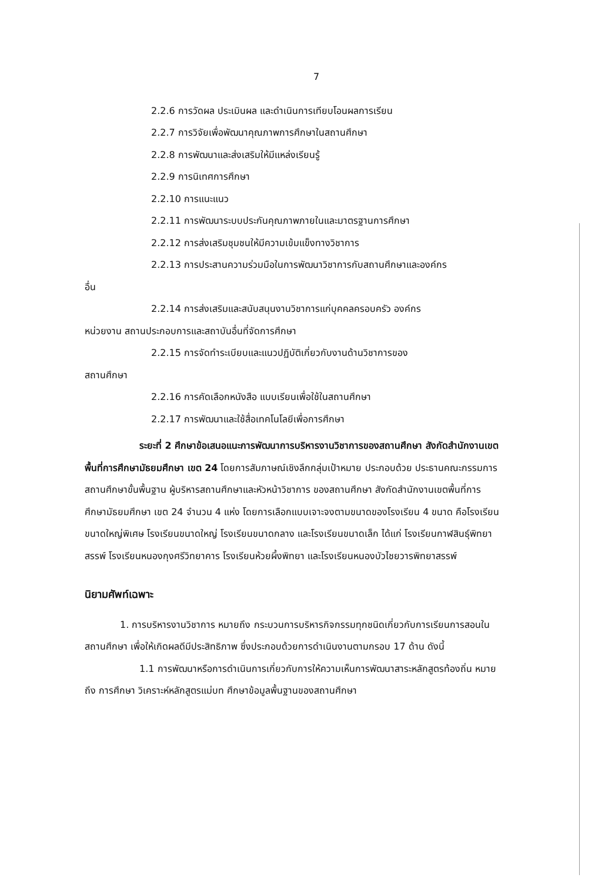7
2.2.6 การวัดผล ประเมินผล และดำเนินการเทียบโอนผลการเรียน
2.2.7 การวิจัยเพื่อพัฒนาคุณภาพการศึกษาในสถานศึกษา
2.2.8 การพัฒนาและส่งเสริมให้มีแหล่งเรียนรู้
2.2.9 การนิเทศการศึกษา
2.2.10 การแนะแนว
2.2.11 การพัฒนาระบบประกันคุณภาพภายในและมาตรฐานการศึกษา
2.2.12 การส่งเสริมชุมชนให้มีความเข้มแข็งทางวิชาการ
2.2.13 การประสานความร่วมมือในการพัฒนาวิชาการกับสถานศึกษาและองค์กร
อื่น
2.2.14 การส่งเสริมและสนับสนุนงานวิชาการแก่บุคคลครอบครัว องค์กร
หน่วยงาน สถานประกอบการและสถาบันอื่นที่จัดการศึกษา
2.2.15 การจัดทำระเบียบและแนวปฏิบัติเกี่ยวกับงานด้านวิชาการของ
สถานศึกษา
2.2.16 การคัดเลือกหนังสือ แบบเรียนเพื่อใช้ในสถานศึกษา
2.2.17 การพัฒนาและใช้สื่อเทคโนโลยีเพื่อการศึกษา
ระยะที่ 2 ศึกษาข้อเสนอแนะการพัฒนาการบริหารงานวิชาการของสถานศึกษา สังกัดสำนักงานเขตพื้นที่การศึกษามัธยมศึกษา เขต 24 โดยการสัมภาษณ์เชิงลึกกลุ่มเป้าหมาย ประกอบด้วย ประธานคณะกรรมการสถานศึกษาขั้นพื้นฐาน ผู้บริหารสถานศึกษาและหัวหน้าวิชาการ ของสถานศึกษา สังกัดสำนักงานเขตพื้นที่การศึกษามัธยมศึกษา เขต 24 จำนวน 4 แห่ง โดยการเลือกแบบเจาะจงตามขนาดของโรงเรียน 4 ขนาด คือโรงเรียนขนาดใหญ่พิเศษ โรงเรียนขนาดใหญ่ โรงเรียนขนาดกลาง และโรงเรียนขนาดเล็ก ได้แก่ โรงเรียนกาฬสินธุ์พิทยาสรรพ์ โรงเรียนหนองกุงศรีวิทยาคาร โรงเรียนห้วยผึ้งพิทยา และโรงเรียนหนองบัวไชยวารพิทยาสรรพ์
นิยามศัพท์เฉพาะ
1. การบริหารงานวิชาการ หมายถึง กระบวนการบริหารกิจกรรมทุกชนิดเกี่ยวกับการเรียนการสอนในสถานศึกษา เพื่อให้เกิดผลดีมีประสิทธิภาพ ซึ่งประกอบด้วยการดำเนินงานตามกรอบ 17 ด้าน ดังนี้
1.1 การพัฒนาหรือการดำเนินการเกี่ยวกับการให้ความเห็นการพัฒนาสาระหลักสูตรท้องถิ่น หมายถึง การศึกษา วิเคราะห์หลักสูตรแม่บท ศึกษาข้อมูลพื้นฐานของสถานศึกษา